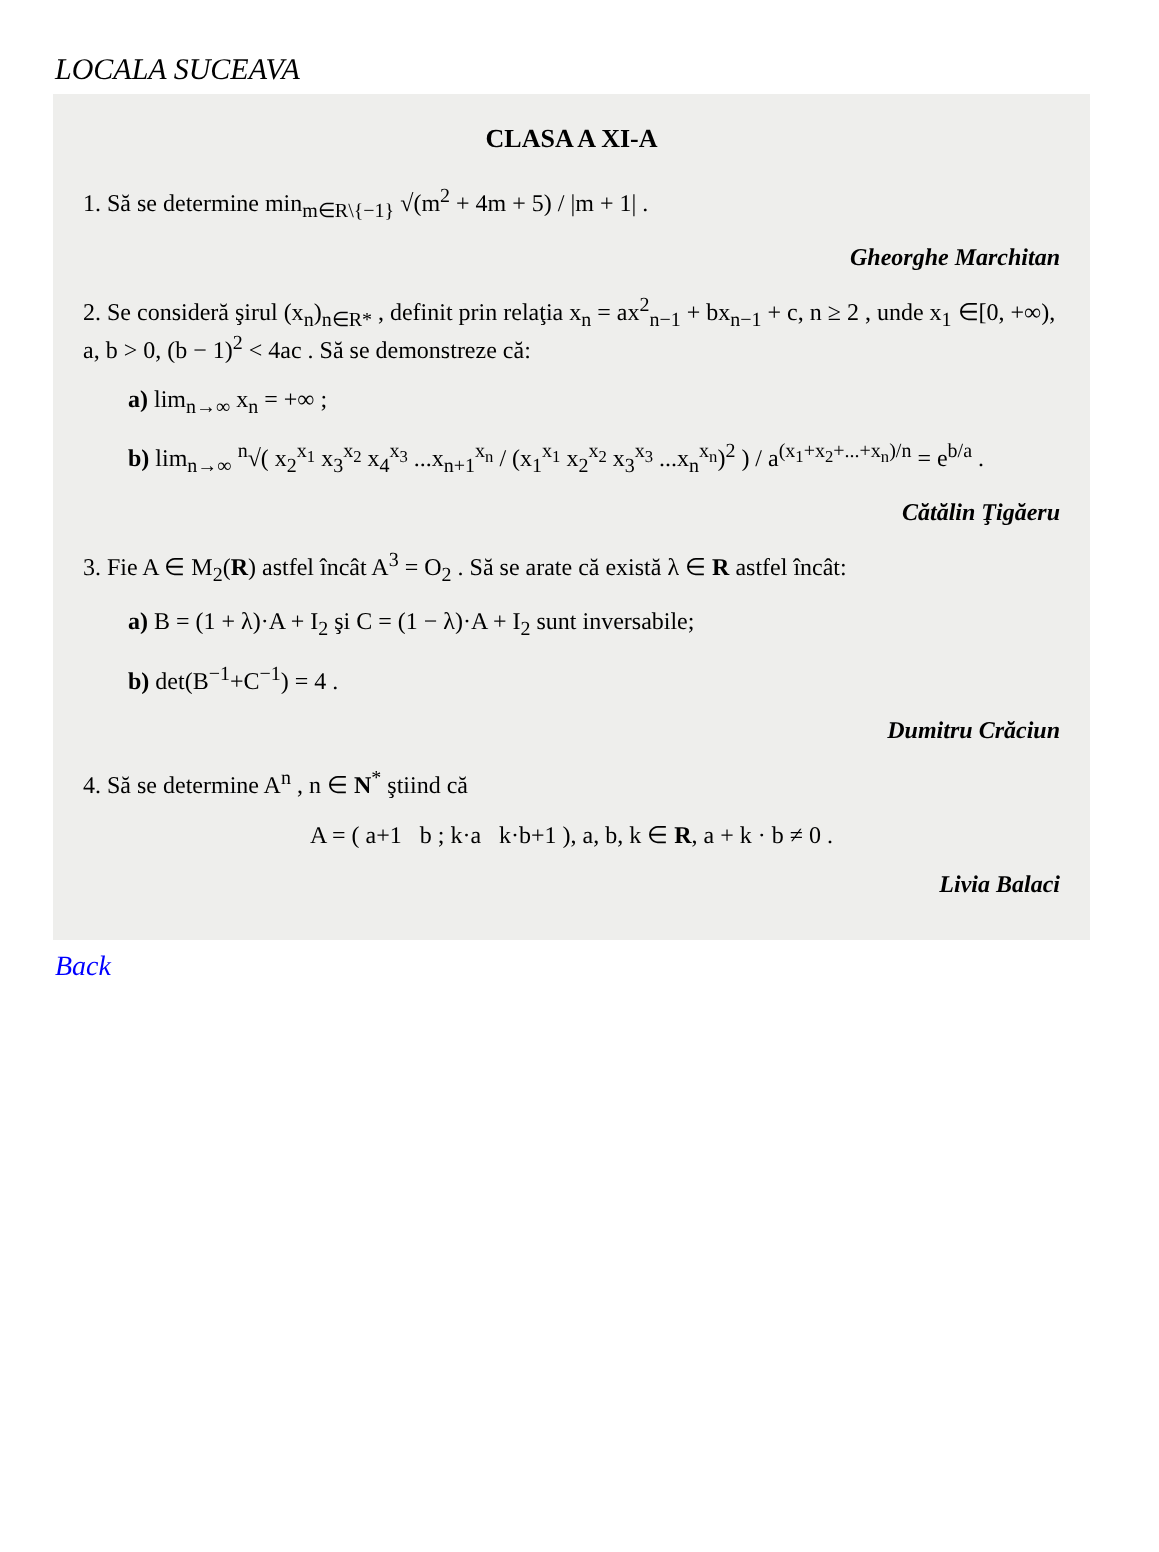LOCALA SUCEAVA
CLASA A XI-A
1. Să se determine min<sub>m∈R\{−1}</sub> √(m<sup>2</sup> + 4m + 5) / |m + 1| .
Gheorghe Marchitan
2. Se consideră şirul (x<sub>n</sub>)<sub>n∈R*</sub> , definit prin relaţia x<sub>n</sub> = ax<sup>2</sup><sub>n−1</sub> + bx<sub>n−1</sub> + c, n ≥ 2 , unde x<sub>1</sub> ∈[0, +∞), a, b > 0, (b − 1)<sup>2</sup> < 4ac . Să se demonstreze că:
a) lim<sub>n→∞</sub> x<sub>n</sub> = +∞ ;
b) lim<sub>n→∞</sub> <sup>n</sup>√( x<sub>2</sub><sup>x<sub>1</sub></sup> x<sub>3</sub><sup>x<sub>2</sub></sup> x<sub>4</sub><sup>x<sub>3</sub></sup> ...x<sub>n+1</sub><sup>x<sub>n</sub></sup> / (x<sub>1</sub><sup>x<sub>1</sub></sup> x<sub>2</sub><sup>x<sub>2</sub></sup> x<sub>3</sub><sup>x<sub>3</sub></sup> ...x<sub>n</sub><sup>x<sub>n</sub></sup>)<sup>2</sup> ) / a<sup>(x<sub>1</sub>+x<sub>2</sub>+...+x<sub>n</sub>)/n</sup> = e<sup>b/a</sup> .
Cătălin Ţigăeru
3. Fie A ∈ M<sub>2</sub>(R) astfel încât A<sup>3</sup> = O<sub>2</sub> . Să se arate că există λ ∈ R astfel încât:
a) B = (1 + λ)·A + I<sub>2</sub> şi C = (1 − λ)·A + I<sub>2</sub> sunt inversabile;
b) det(B<sup>−1</sup>+C<sup>−1</sup>) = 4 .
Dumitru Crăciun
4. Să se determine A<sup>n</sup> , n ∈ N<sup>*</sup> ştiind că
A = ( a+1 b ; k·a k·b+1 ), a, b, k ∈ R, a + k · b ≠ 0 .
Livia Balaci
Back